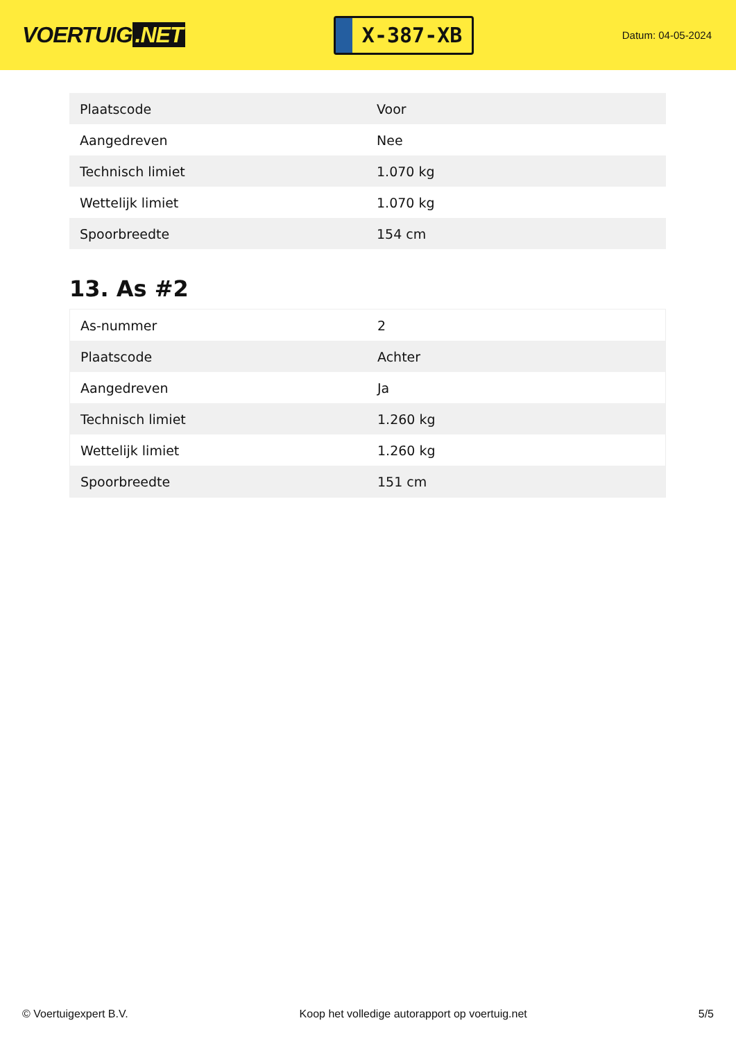VOERTUIG.NET
X-387-XB
Datum: 04-05-2024
| Plaatscode | Voor |
| Aangedreven | Nee |
| Technisch limiet | 1.070 kg |
| Wettelijk limiet | 1.070 kg |
| Spoorbreedte | 154 cm |
13. As #2
| As-nummer | 2 |
| Plaatscode | Achter |
| Aangedreven | Ja |
| Technisch limiet | 1.260 kg |
| Wettelijk limiet | 1.260 kg |
| Spoorbreedte | 151 cm |
© Voertuigexpert B.V. Koop het volledige autorapport op voertuig.net 5/5